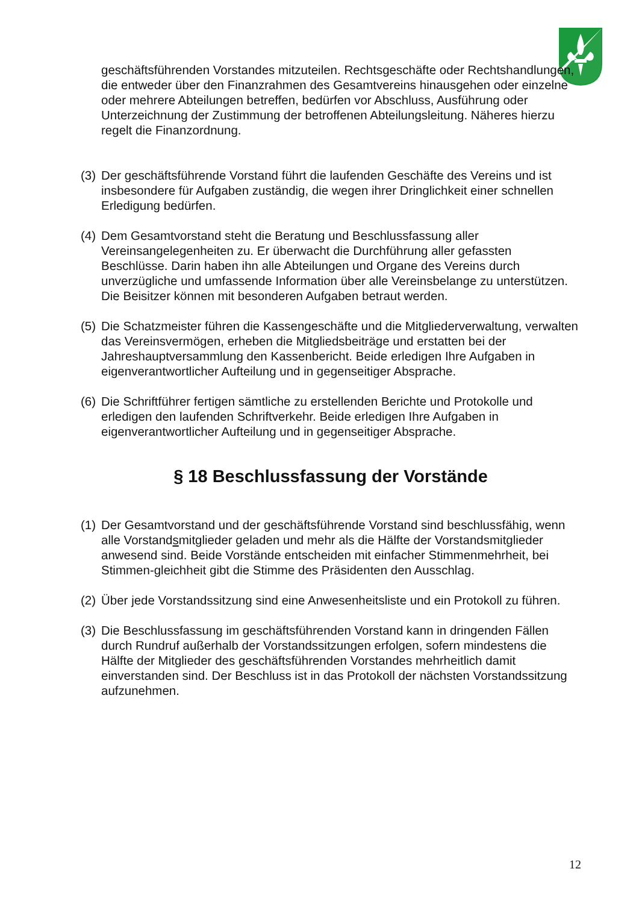geschäftsführenden Vorstandes mitzuteilen. Rechtsgeschäfte oder Rechtshandlungen, die entweder über den Finanzrahmen des Gesamtvereins hinausgehen oder einzelne oder mehrere Abteilungen betreffen, bedürfen vor Abschluss, Ausführung oder Unterzeichnung der Zustimmung der betroffenen Abteilungsleitung. Näheres hierzu regelt die Finanzordnung.
(3) Der geschäftsführende Vorstand führt die laufenden Geschäfte des Vereins und ist insbesondere für Aufgaben zuständig, die wegen ihrer Dringlichkeit einer schnellen Erledigung bedürfen.
(4) Dem Gesamtvorstand steht die Beratung und Beschlussfassung aller Vereinsangelegenheiten zu. Er überwacht die Durchführung aller gefassten Beschlüsse. Darin haben ihn alle Abteilungen und Organe des Vereins durch unverzügliche und umfassende Information über alle Vereinsbelange zu unterstützen. Die Beisitzer können mit besonderen Aufgaben betraut werden.
(5) Die Schatzmeister führen die Kassengeschäfte und die Mitgliederverwaltung, verwalten das Vereinsvermögen, erheben die Mitgliedsbeiträge und erstatten bei der Jahreshauptversammlung den Kassenbericht. Beide erledigen Ihre Aufgaben in eigenverantwortlicher Aufteilung und in gegenseitiger Absprache.
(6) Die Schriftführer fertigen sämtliche zu erstellenden Berichte und Protokolle und erledigen den laufenden Schriftverkehr. Beide erledigen Ihre Aufgaben in eigenverantwortlicher Aufteilung und in gegenseitiger Absprache.
§ 18 Beschlussfassung der Vorstände
(1) Der Gesamtvorstand und der geschäftsführende Vorstand sind beschlussfähig, wenn alle Vorstandsmitglieder geladen und mehr als die Hälfte der Vorstandsmitglieder anwesend sind. Beide Vorstände entscheiden mit einfacher Stimmenmehrheit, bei Stimmen-gleichheit gibt die Stimme des Präsidenten den Ausschlag.
(2) Über jede Vorstandssitzung sind eine Anwesenheitsliste und ein Protokoll zu führen.
(3) Die Beschlussfassung im geschäftsführenden Vorstand kann in dringenden Fällen durch Rundruf außerhalb der Vorstandssitzungen erfolgen, sofern mindestens die Hälfte der Mitglieder des geschäftsführenden Vorstandes mehrheitlich damit einverstanden sind. Der Beschluss ist in das Protokoll der nächsten Vorstandssitzung aufzunehmen.
12